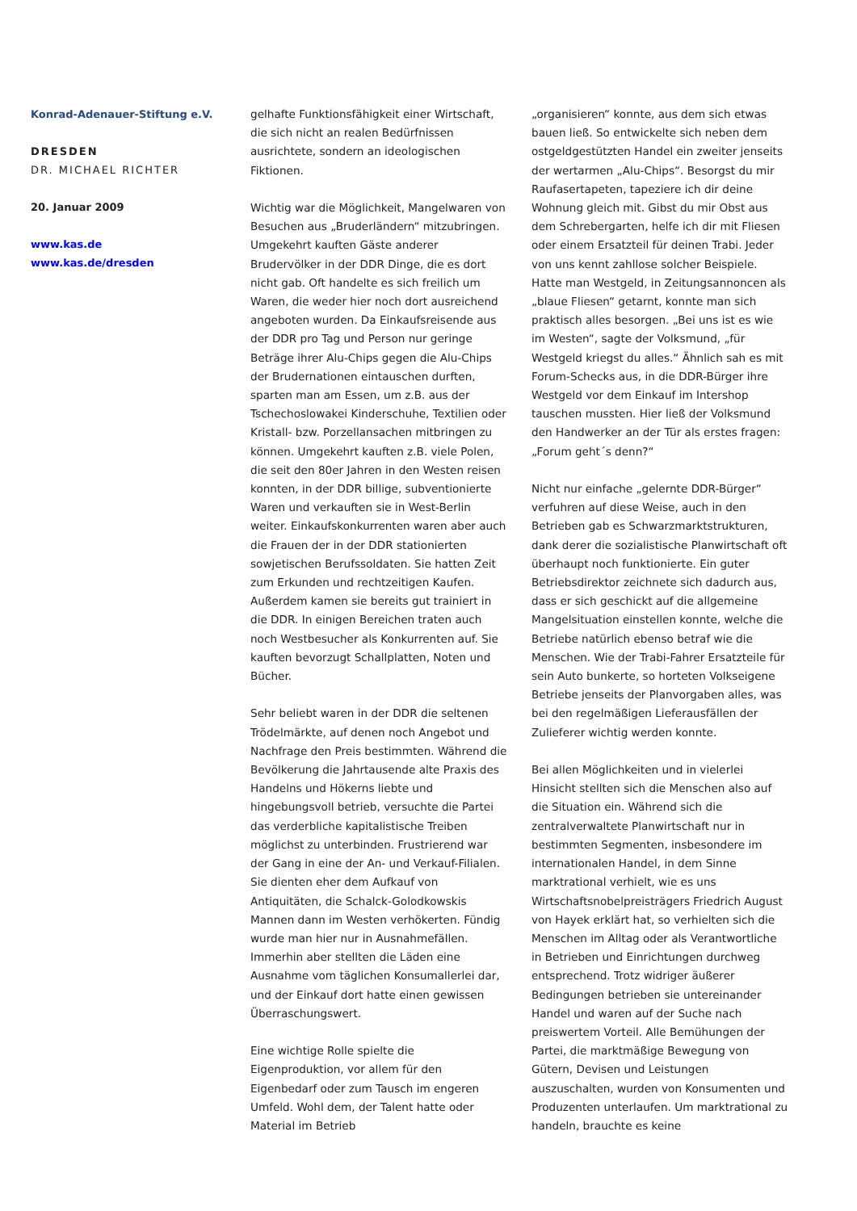Konrad-Adenauer-Stiftung e.V.
DRESDEN
DR. MICHAEL RICHTER
20. Januar 2009
www.kas.de
www.kas.de/dresden
gelhafte Funktionsfähigkeit einer Wirtschaft, die sich nicht an realen Bedürfnissen ausrichtete, sondern an ideologischen Fiktionen.
Wichtig war die Möglichkeit, Mangelwaren von Besuchen aus „Bruderländern“ mitzubringen. Umgekehrt kauften Gäste anderer Brudervölker in der DDR Dinge, die es dort nicht gab. Oft handelte es sich freilich um Waren, die weder hier noch dort ausreichend angeboten wurden. Da Einkaufsreisende aus der DDR pro Tag und Person nur geringe Beträge ihrer Alu-Chips gegen die Alu-Chips der Brudernationen eintauschen durften, sparten man am Essen, um z.B. aus der Tschechoslowakei Kinderschuhe, Textilien oder Kristall- bzw. Porzellansachen mitbringen zu können. Umgekehrt kauften z.B. viele Polen, die seit den 80er Jahren in den Westen reisen konnten, in der DDR billige, subventionierte Waren und verkauften sie in West-Berlin weiter. Einkaufskonkurrenten waren aber auch die Frauen der in der DDR stationierten sowjetischen Berufssoldaten. Sie hatten Zeit zum Erkunden und rechtzeitigen Kaufen. Außerdem kamen sie bereits gut trainiert in die DDR. In einigen Bereichen traten auch noch Westbesucher als Konkurrenten auf. Sie kauften bevorzugt Schallplatten, Noten und Bücher.
Sehr beliebt waren in der DDR die seltenen Trödelmärkte, auf denen noch Angebot und Nachfrage den Preis bestimmten. Während die Bevölkerung die Jahrtausende alte Praxis des Handelns und Hökerns liebte und hingebungsvoll betrieb, versuchte die Partei das verderbliche kapitalistische Treiben möglichst zu unterbinden. Frustrierend war der Gang in eine der An- und Verkauf-Filialen. Sie dienten eher dem Aufkauf von Antiquitäten, die Schalck-Golodkowskis Mannen dann im Westen verhökerten. Fündig wurde man hier nur in Ausnahmefällen. Immerhin aber stellten die Läden eine Ausnahme vom täglichen Konsumallerlei dar, und der Einkauf dort hatte einen gewissen Überraschungswert.
Eine wichtige Rolle spielte die Eigenproduktion, vor allem für den Eigenbedarf oder zum Tausch im engeren Umfeld. Wohl dem, der Talent hatte oder Material im Betrieb
„organisieren“ konnte, aus dem sich etwas bauen ließ. So entwickelte sich neben dem ostgeldgestützten Handel ein zweiter jenseits der wertarmen „Alu-Chips“. Besorgst du mir Raufasertapeten, tapeziere ich dir deine Wohnung gleich mit. Gibst du mir Obst aus dem Schrebergarten, helfe ich dir mit Fliesen oder einem Ersatzteil für deinen Trabi. Jeder von uns kennt zahllose solcher Beispiele. Hatte man Westgeld, in Zeitungsannoncen als „blaue Fliesen“ getarnt, konnte man sich praktisch alles besorgen. „Bei uns ist es wie im Westen“, sagte der Volksmund, „für Westgeld kriegst du alles.“ Ähnlich sah es mit Forum-Schecks aus, in die DDR-Bürger ihre Westgeld vor dem Einkauf im Intershop tauschen mussten. Hier ließ der Volksmund den Handwerker an der Tür als erstes fragen: „Forum geht´s denn?“
Nicht nur einfache „gelernte DDR-Bürger“ verfuhren auf diese Weise, auch in den Betrieben gab es Schwarzmarktstrukturen, dank derer die sozialistische Planwirtschaft oft überhaupt noch funktionierte. Ein guter Betriebsdirektor zeichnete sich dadurch aus, dass er sich geschickt auf die allgemeine Mangelsituation einstellen konnte, welche die Betriebe natürlich ebenso betraf wie die Menschen. Wie der Trabi-Fahrer Ersatzteile für sein Auto bunkerte, so horteten Volkseigene Betriebe jenseits der Planvorgaben alles, was bei den regelmäßigen Lieferausfällen der Zulieferer wichtig werden konnte.
Bei allen Möglichkeiten und in vielerlei Hinsicht stellten sich die Menschen also auf die Situation ein. Während sich die zentralverwaltete Planwirtschaft nur in bestimmten Segmenten, insbesondere im internationalen Handel, in dem Sinne marktrational verhielt, wie es uns Wirtschaftsnobelpreisträgers Friedrich August von Hayek erklärt hat, so verhielten sich die Menschen im Alltag oder als Verantwortliche in Betrieben und Einrichtungen durchweg entsprechend. Trotz widriger äußerer Bedingungen betrieben sie untereinander Handel und waren auf der Suche nach preiswertem Vorteil. Alle Bemühungen der Partei, die marktmäßige Bewegung von Gütern, Devisen und Leistungen auszuschalten, wurden von Konsumenten und Produzenten unterlaufen. Um marktrational zu handeln, brauchte es keine